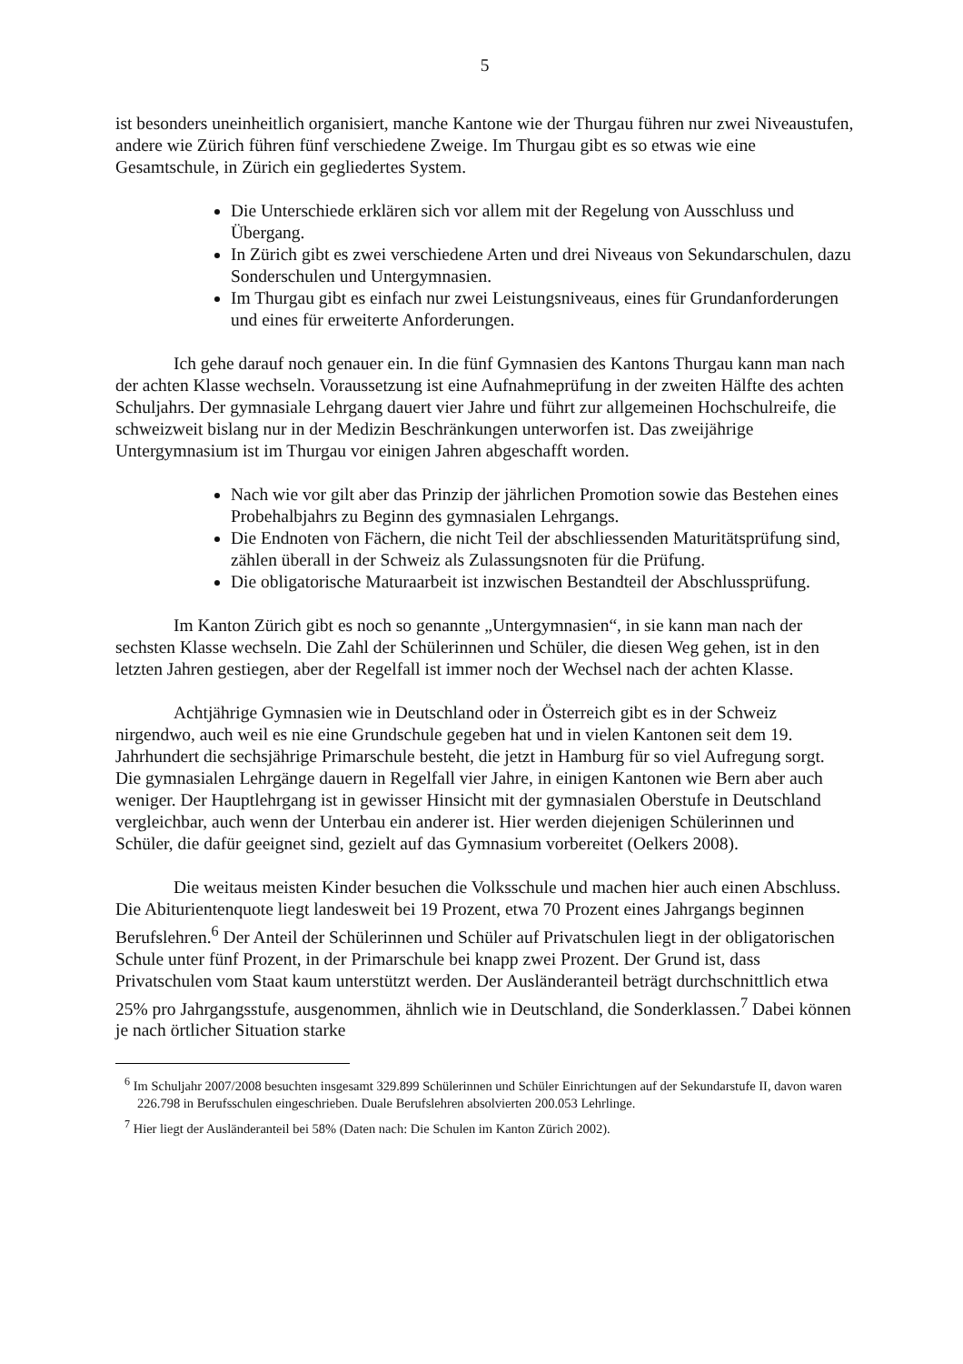5
ist besonders uneinheitlich organisiert, manche Kantone wie der Thurgau führen nur zwei Niveaustufen, andere wie Zürich führen fünf verschiedene Zweige. Im Thurgau gibt es so etwas wie eine Gesamtschule, in Zürich ein gegliedertes System.
Die Unterschiede erklären sich vor allem mit der Regelung von Ausschluss und Übergang.
In Zürich gibt es zwei verschiedene Arten und drei Niveaus von Sekundarschulen, dazu Sonderschulen und Untergymnasien.
Im Thurgau gibt es einfach nur zwei Leistungsniveaus, eines für Grundanforderungen und eines für erweiterte Anforderungen.
Ich gehe darauf noch genauer ein. In die fünf Gymnasien des Kantons Thurgau kann man nach der achten Klasse wechseln. Voraussetzung ist eine Aufnahmeprüfung in der zweiten Hälfte des achten Schuljahrs. Der gymnasiale Lehrgang dauert vier Jahre und führt zur allgemeinen Hochschulreife, die schweizweit bislang nur in der Medizin Beschränkungen unterworfen ist. Das zweijährige Untergymnasium ist im Thurgau vor einigen Jahren abgeschafft worden.
Nach wie vor gilt aber das Prinzip der jährlichen Promotion sowie das Bestehen eines Probehalbjahrs zu Beginn des gymnasialen Lehrgangs.
Die Endnoten von Fächern, die nicht Teil der abschliessenden Maturitätsprüfung sind, zählen überall in der Schweiz als Zulassungsnoten für die Prüfung.
Die obligatorische Maturaarbeit ist inzwischen Bestandteil der Abschlussprüfung.
Im Kanton Zürich gibt es noch so genannte „Untergymnasien“, in sie kann man nach der sechsten Klasse wechseln. Die Zahl der Schülerinnen und Schüler, die diesen Weg gehen, ist in den letzten Jahren gestiegen, aber der Regelfall ist immer noch der Wechsel nach der achten Klasse.
Achtjährige Gymnasien wie in Deutschland oder in Österreich gibt es in der Schweiz nirgendwo, auch weil es nie eine Grundschule gegeben hat und in vielen Kantonen seit dem 19. Jahrhundert die sechsjährige Primarschule besteht, die jetzt in Hamburg für so viel Aufregung sorgt. Die gymnasialen Lehrgänge dauern in Regelfall vier Jahre, in einigen Kantonen wie Bern aber auch weniger. Der Hauptlehrgang ist in gewisser Hinsicht mit der gymnasialen Oberstufe in Deutschland vergleichbar, auch wenn der Unterbau ein anderer ist. Hier werden diejenigen Schülerinnen und Schüler, die dafür geeignet sind, gezielt auf das Gymnasium vorbereitet (Oelkers 2008).
Die weitaus meisten Kinder besuchen die Volksschule und machen hier auch einen Abschluss. Die Abiturientenquote liegt landesweit bei 19 Prozent, etwa 70 Prozent eines Jahrgangs beginnen Berufslehren.<sup>6</sup> Der Anteil der Schülerinnen und Schüler auf Privatschulen liegt in der obligatorischen Schule unter fünf Prozent, in der Primarschule bei knapp zwei Prozent. Der Grund ist, dass Privatschulen vom Staat kaum unterstützt werden. Der Ausländeranteil beträgt durchschnittlich etwa 25% pro Jahrgangsstufe, ausgenommen, ähnlich wie in Deutschland, die Sonderklassen.<sup>7</sup> Dabei können je nach örtlicher Situation starke
<sup>6</sup> Im Schuljahr 2007/2008 besuchten insgesamt 329.899 Schülerinnen und Schüler Einrichtungen auf der Sekundarstufe II, davon waren 226.798 in Berufsschulen eingeschrieben. Duale Berufslehren absolvierten 200.053 Lehrlinge.
<sup>7</sup> Hier liegt der Ausländeranteil bei 58% (Daten nach: Die Schulen im Kanton Zürich 2002).